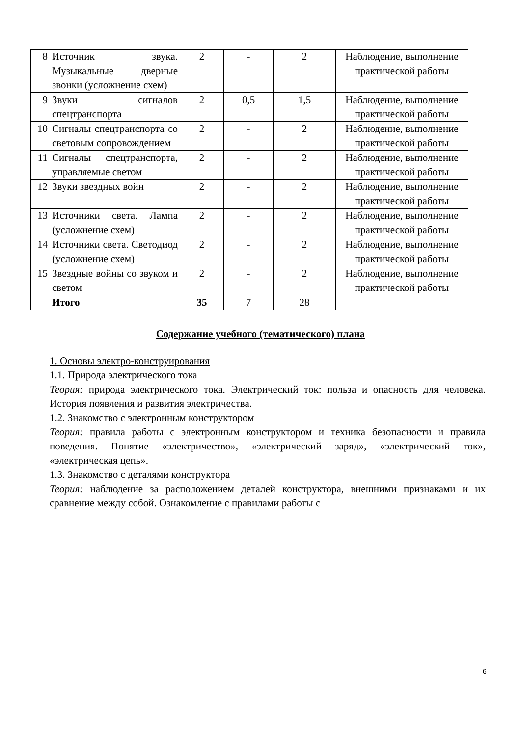| 8 | Источник звука. Музыкальные дверные звонки (усложнение схем) | 2 | - | 2 | Наблюдение, выполнение практической работы |
| 9 | Звуки сигналов спецтранспорта | 2 | 0,5 | 1,5 | Наблюдение, выполнение практической работы |
| 10 | Сигналы спецтранспорта со световым сопровождением | 2 | - | 2 | Наблюдение, выполнение практической работы |
| 11 | Сигналы спецтранспорта, управляемые светом | 2 | - | 2 | Наблюдение, выполнение практической работы |
| 12 | Звуки звездных войн | 2 | - | 2 | Наблюдение, выполнение практической работы |
| 13 | Источники света. Лампа (усложнение схем) | 2 | - | 2 | Наблюдение, выполнение практической работы |
| 14 | Источники света. Светодиод (усложнение схем) | 2 | - | 2 | Наблюдение, выполнение практической работы |
| 15 | Звездные войны со звуком и светом | 2 | - | 2 | Наблюдение, выполнение практической работы |
| | Итого | 35 | 7 | 28 | |
Содержание учебного (тематического) плана
1. Основы электро-конструирования
1.1. Природа электрического тока
Теория: природа электрического тока. Электрический ток: польза и опасность для человека. История появления и развития электричества.
1.2. Знакомство с электронным конструктором
Теория: правила работы с электронным конструктором и техника безопасности и правила поведения. Понятие «электричество», «электрический заряд», «электрический ток», «электрическая цепь».
1.3. Знакомство с деталями конструктора
Теория: наблюдение за расположением деталей конструктора, внешними признаками и их сравнение между собой. Ознакомление с правилами работы с
6